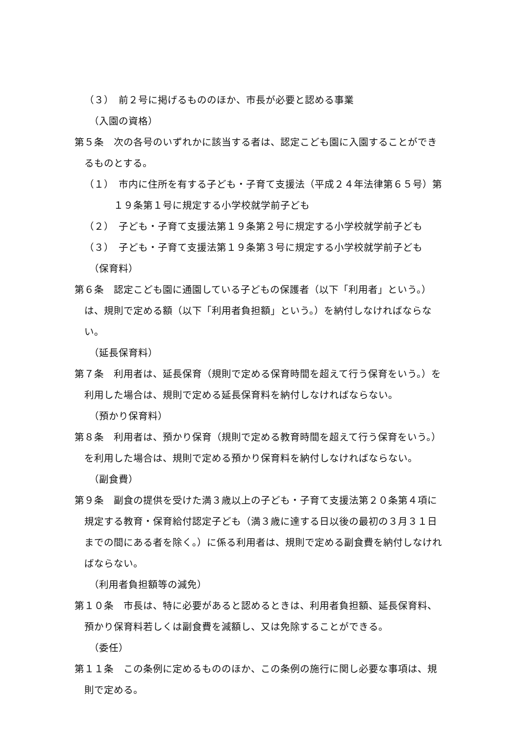（３）　前２号に掲げるもののほか、市長が必要と認める事業
（入園の資格）
第５条　次の各号のいずれかに該当する者は、認定こども園に入園することができるものとする。
（１）　市内に住所を有する子ども・子育て支援法（平成２４年法律第６５号）第１９条第１号に規定する小学校就学前子ども
（２）　子ども・子育て支援法第１９条第２号に規定する小学校就学前子ども
（３）　子ども・子育て支援法第１９条第３号に規定する小学校就学前子ども
（保育料）
第６条　認定こども園に通園している子どもの保護者（以下「利用者」という。）は、規則で定める額（以下「利用者負担額」という。）を納付しなければならない。
（延長保育料）
第７条　利用者は、延長保育（規則で定める保育時間を超えて行う保育をいう。）を利用した場合は、規則で定める延長保育料を納付しなければならない。
（預かり保育料）
第８条　利用者は、預かり保育（規則で定める教育時間を超えて行う保育をいう。）を利用した場合は、規則で定める預かり保育料を納付しなければならない。
（副食費）
第９条　副食の提供を受けた満３歳以上の子ども・子育て支援法第２０条第４項に規定する教育・保育給付認定子ども（満３歳に達する日以後の最初の３月３１日までの間にある者を除く。）に係る利用者は、規則で定める副食費を納付しなければならない。
（利用者負担額等の減免）
第１０条　市長は、特に必要があると認めるときは、利用者負担額、延長保育料、預かり保育料若しくは副食費を減額し、又は免除することができる。
（委任）
第１１条　この条例に定めるもののほか、この条例の施行に関し必要な事項は、規則で定める。